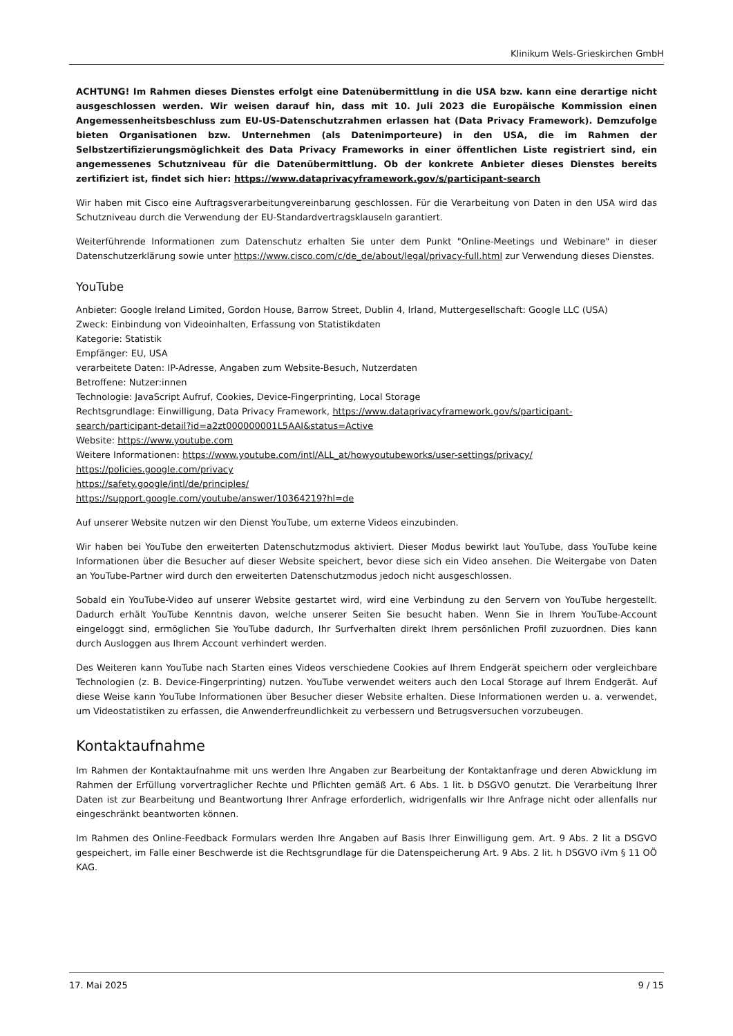Klinikum Wels-Grieskirchen GmbH
ACHTUNG! Im Rahmen dieses Dienstes erfolgt eine Datenübermittlung in die USA bzw. kann eine derartige nicht ausgeschlossen werden. Wir weisen darauf hin, dass mit 10. Juli 2023 die Europäische Kommission einen Angemessenheitsbeschluss zum EU-US-Datenschutzrahmen erlassen hat (Data Privacy Framework). Demzufolge bieten Organisationen bzw. Unternehmen (als Datenimporteure) in den USA, die im Rahmen der Selbstzertifizierungsmöglichkeit des Data Privacy Frameworks in einer öffentlichen Liste registriert sind, ein angemessenes Schutzniveau für die Datenübermittlung. Ob der konkrete Anbieter dieses Dienstes bereits zertifiziert ist, findet sich hier: https://www.dataprivacyframework.gov/s/participant-search
Wir haben mit Cisco eine Auftragsverarbeitungvereinbarung geschlossen. Für die Verarbeitung von Daten in den USA wird das Schutzniveau durch die Verwendung der EU-Standardvertragsklauseln garantiert.
Weiterführende Informationen zum Datenschutz erhalten Sie unter dem Punkt "Online-Meetings und Webinare" in dieser Datenschutzerklärung sowie unter https://www.cisco.com/c/de_de/about/legal/privacy-full.html zur Verwendung dieses Dienstes.
YouTube
Anbieter: Google Ireland Limited, Gordon House, Barrow Street, Dublin 4, Irland, Muttergesellschaft: Google LLC (USA)
Zweck: Einbindung von Videoinhalten, Erfassung von Statistikdaten
Kategorie: Statistik
Empfänger: EU, USA
verarbeitete Daten: IP-Adresse, Angaben zum Website-Besuch, Nutzerdaten
Betroffene: Nutzer:innen
Technologie: JavaScript Aufruf, Cookies, Device-Fingerprinting, Local Storage
Rechtsgrundlage: Einwilligung, Data Privacy Framework, https://www.dataprivacyframework.gov/s/participant-search/participant-detail?id=a2zt000000001L5AAI&status=Active
Website: https://www.youtube.com
Weitere Informationen: https://www.youtube.com/intl/ALL_at/howyoutubeworks/user-settings/privacy/
https://policies.google.com/privacy
https://safety.google/intl/de/principles/
https://support.google.com/youtube/answer/10364219?hl=de
Auf unserer Website nutzen wir den Dienst YouTube, um externe Videos einzubinden.
Wir haben bei YouTube den erweiterten Datenschutzmodus aktiviert. Dieser Modus bewirkt laut YouTube, dass YouTube keine Informationen über die Besucher auf dieser Website speichert, bevor diese sich ein Video ansehen. Die Weitergabe von Daten an YouTube-Partner wird durch den erweiterten Datenschutzmodus jedoch nicht ausgeschlossen.
Sobald ein YouTube-Video auf unserer Website gestartet wird, wird eine Verbindung zu den Servern von YouTube hergestellt. Dadurch erhält YouTube Kenntnis davon, welche unserer Seiten Sie besucht haben. Wenn Sie in Ihrem YouTube-Account eingeloggt sind, ermöglichen Sie YouTube dadurch, Ihr Surfverhalten direkt Ihrem persönlichen Profil zuzuordnen. Dies kann durch Ausloggen aus Ihrem Account verhindert werden.
Des Weiteren kann YouTube nach Starten eines Videos verschiedene Cookies auf Ihrem Endgerät speichern oder vergleichbare Technologien (z. B. Device-Fingerprinting) nutzen. YouTube verwendet weiters auch den Local Storage auf Ihrem Endgerät. Auf diese Weise kann YouTube Informationen über Besucher dieser Website erhalten. Diese Informationen werden u. a. verwendet, um Videostatistiken zu erfassen, die Anwenderfreundlichkeit zu verbessern und Betrugsversuchen vorzubeugen.
Kontaktaufnahme
Im Rahmen der Kontaktaufnahme mit uns werden Ihre Angaben zur Bearbeitung der Kontaktanfrage und deren Abwicklung im Rahmen der Erfüllung vorvertraglicher Rechte und Pflichten gemäß Art. 6 Abs. 1 lit. b DSGVO genutzt. Die Verarbeitung Ihrer Daten ist zur Bearbeitung und Beantwortung Ihrer Anfrage erforderlich, widrigenfalls wir Ihre Anfrage nicht oder allenfalls nur eingeschränkt beantworten können.
Im Rahmen des Online-Feedback Formulars werden Ihre Angaben auf Basis Ihrer Einwilligung gem. Art. 9 Abs. 2 lit a DSGVO gespeichert, im Falle einer Beschwerde ist die Rechtsgrundlage für die Datenspeicherung Art. 9 Abs. 2 lit. h DSGVO iVm § 11 OÖ KAG.
17. Mai 2025 9 / 15